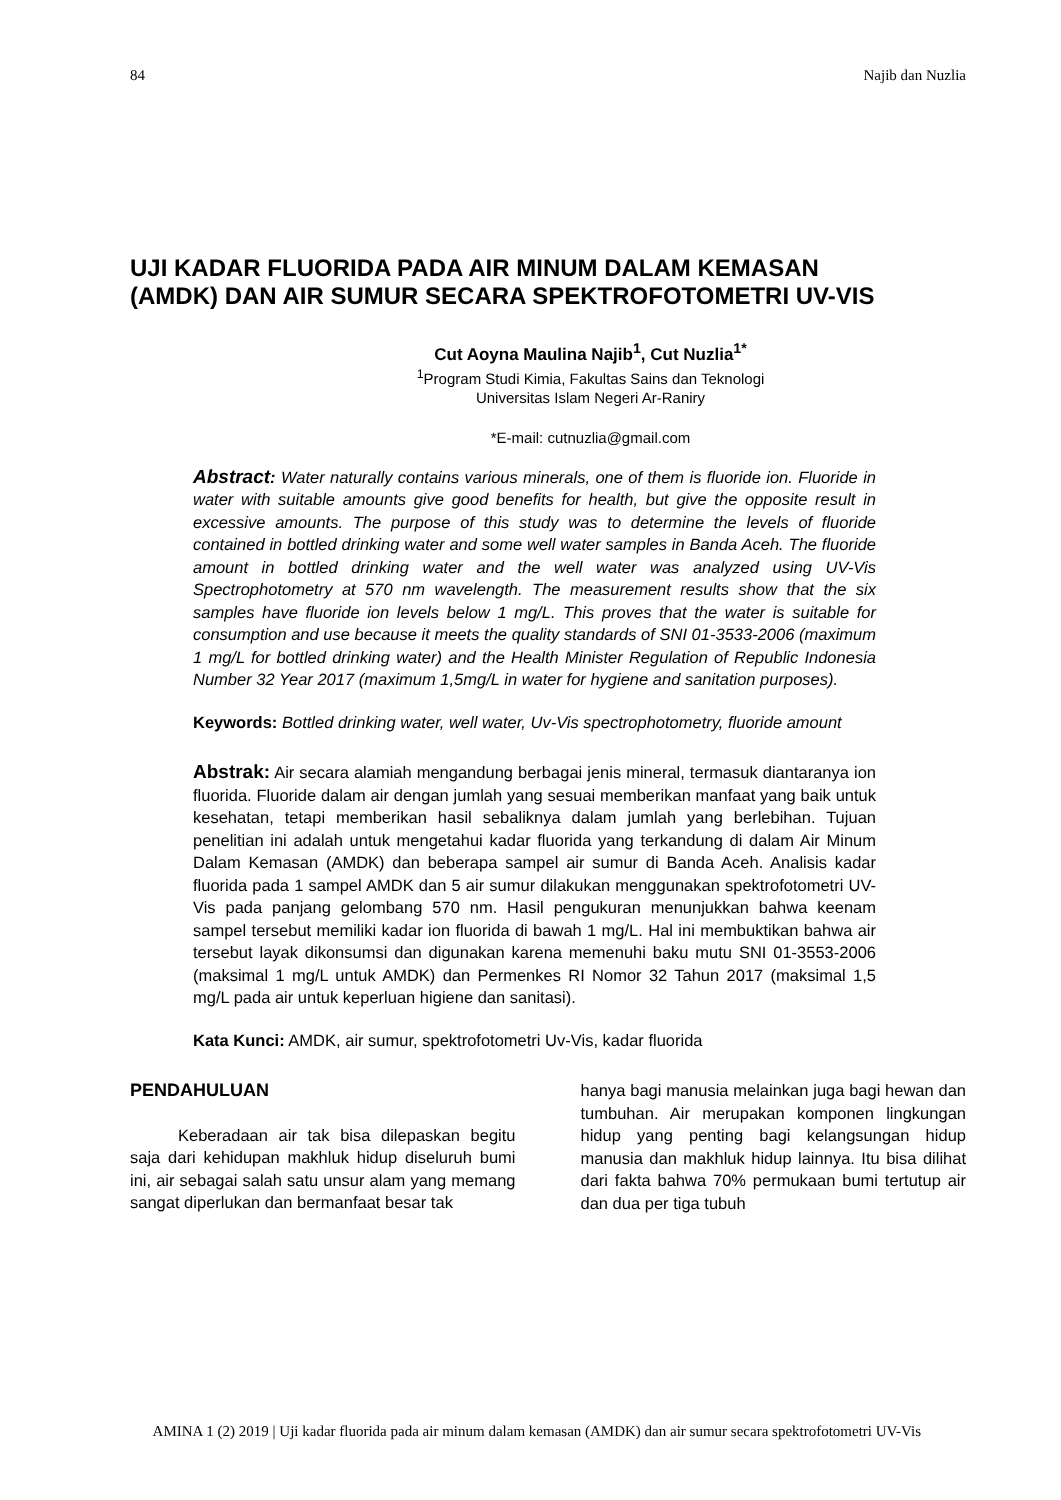84 Najib dan Nuzlia
UJI KADAR FLUORIDA PADA AIR MINUM DALAM KEMASAN
(AMDK) DAN AIR SUMUR SECARA SPEKTROFOTOMETRI UV-VIS
Cut Aoyna Maulina Najib<sup>1</sup>, Cut Nuzlia<sup>1*</sup>
<sup>1</sup> Program Studi Kimia, Fakultas Sains dan Teknologi
Universitas Islam Negeri Ar-Raniry
*E-mail: cutnuzlia@gmail.com
Abstract: Water naturally contains various minerals, one of them is fluoride ion. Fluoride in water with suitable amounts give good benefits for health, but give the opposite result in excessive amounts. The purpose of this study was to determine the levels of fluoride contained in bottled drinking water and some well water samples in Banda Aceh. The fluoride amount in bottled drinking water and the well water was analyzed using UV-Vis Spectrophotometry at 570 nm wavelength. The measurement results show that the six samples have fluoride ion levels below 1 mg/L. This proves that the water is suitable for consumption and use because it meets the quality standards of SNI 01-3533-2006 (maximum 1 mg/L for bottled drinking water) and the Health Minister Regulation of Republic Indonesia Number 32 Year 2017 (maximum 1,5mg/L in water for hygiene and sanitation purposes).
Keywords: Bottled drinking water, well water, Uv-Vis spectrophotometry, fluoride amount
Abstrak: Air secara alamiah mengandung berbagai jenis mineral, termasuk diantaranya ion fluorida. Fluoride dalam air dengan jumlah yang sesuai memberikan manfaat yang baik untuk kesehatan, tetapi memberikan hasil sebaliknya dalam jumlah yang berlebihan. Tujuan penelitian ini adalah untuk mengetahui kadar fluorida yang terkandung di dalam Air Minum Dalam Kemasan (AMDK) dan beberapa sampel air sumur di Banda Aceh. Analisis kadar fluorida pada 1 sampel AMDK dan 5 air sumur dilakukan menggunakan spektrofotometri UV-Vis pada panjang gelombang 570 nm. Hasil pengukuran menunjukkan bahwa keenam sampel tersebut memiliki kadar ion fluorida di bawah 1 mg/L. Hal ini membuktikan bahwa air tersebut layak dikonsumsi dan digunakan karena memenuhi baku mutu SNI 01-3553-2006 (maksimal 1 mg/L untuk AMDK) dan Permenkes RI Nomor 32 Tahun 2017 (maksimal 1,5 mg/L pada air untuk keperluan higiene dan sanitasi).
Kata Kunci: AMDK, air sumur, spektrofotometri Uv-Vis, kadar fluorida
PENDAHULUAN
Keberadaan air tak bisa dilepaskan begitu saja dari kehidupan makhluk hidup diseluruh bumi ini, air sebagai salah satu unsur alam yang memang sangat diperlukan dan bermanfaat besar tak
hanya bagi manusia melainkan juga bagi hewan dan tumbuhan. Air merupakan komponen lingkungan hidup yang penting bagi kelangsungan hidup manusia dan makhluk hidup lainnya. Itu bisa dilihat dari fakta bahwa 70% permukaan bumi tertutup air dan dua per tiga tubuh
AMINA 1 (2) 2019 | Uji kadar fluorida pada air minum dalam kemasan (AMDK) dan air sumur secara spektrofotometri UV-Vis